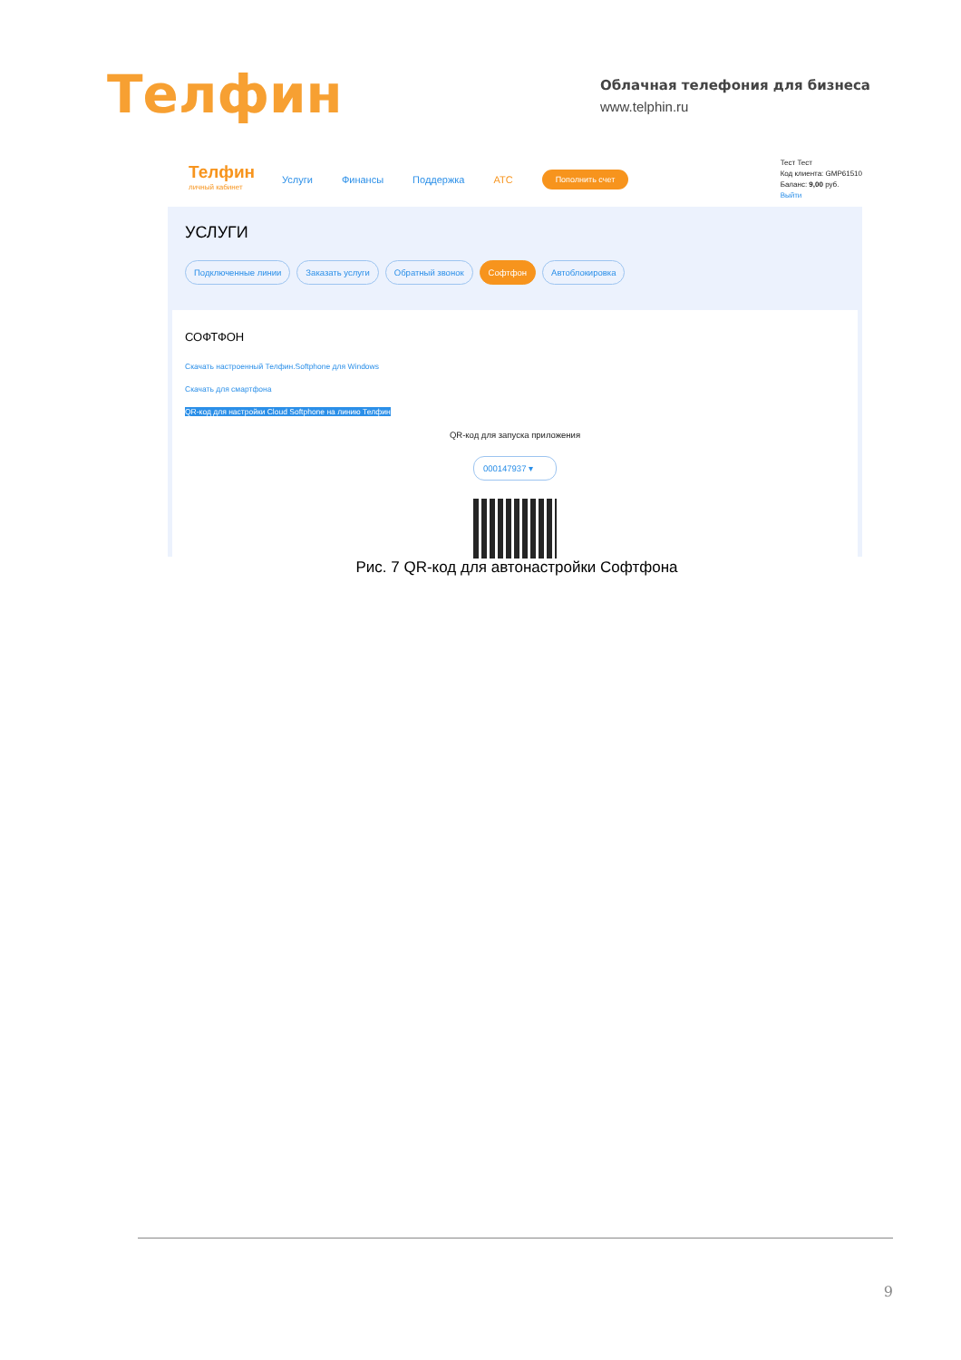Телфин
Облачная телефония для бизнеса
www.telphin.ru
Телфин
личный кабинет
Услуги Финансы Поддержка АТС Пополнить счет
Тест Тест
Код клиента: GMP61510
Баланс: 9,00 руб.
Выйти
УСЛУГИ
Подключенные линии Заказать услуги Обратный звонок Софтфон Автоблокировка
СОФТФОН
Скачать настроенный Телфин.Softphone для Windows
Скачать для смартфона
QR-код для настройки Cloud Softphone на линию Телфин
QR-код для запуска приложения
000147937 ▾
Рис. 7 QR-код для автонастройки Софтфона
9